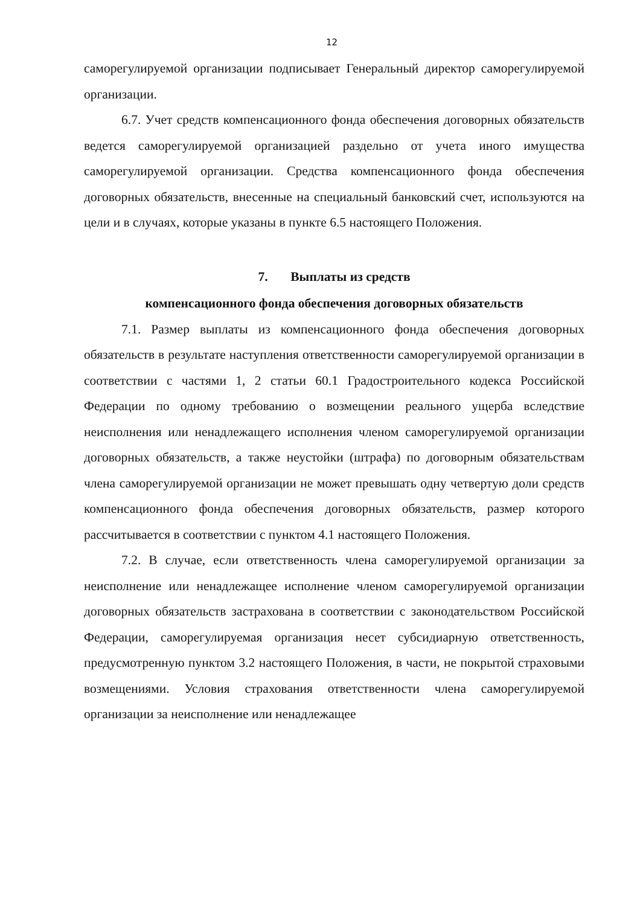12
саморегулируемой организации подписывает Генеральный директор саморегулируемой организации.
6.7. Учет средств компенсационного фонда обеспечения договорных обязательств ведется саморегулируемой организацией раздельно от учета иного имущества саморегулируемой организации. Средства компенсационного фонда обеспечения договорных обязательств, внесенные на специальный банковский счет, используются на цели и в случаях, которые указаны в пункте 6.5 настоящего Положения.
7. Выплаты из средств
компенсационного фонда обеспечения договорных обязательств
7.1. Размер выплаты из компенсационного фонда обеспечения договорных обязательств в результате наступления ответственности саморегулируемой организации в соответствии с частями 1, 2 статьи 60.1 Градостроительного кодекса Российской Федерации по одному требованию о возмещении реального ущерба вследствие неисполнения или ненадлежащего исполнения членом саморегулируемой организации договорных обязательств, а также неустойки (штрафа) по договорным обязательствам члена саморегулируемой организации не может превышать одну четвертую доли средств компенсационного фонда обеспечения договорных обязательств, размер которого рассчитывается в соответствии с пунктом 4.1 настоящего Положения.
7.2. В случае, если ответственность члена саморегулируемой организации за неисполнение или ненадлежащее исполнение членом саморегулируемой организации договорных обязательств застрахована в соответствии с законодательством Российской Федерации, саморегулируемая организация несет субсидиарную ответственность, предусмотренную пунктом 3.2 настоящего Положения, в части, не покрытой страховыми возмещениями. Условия страхования ответственности члена саморегулируемой организации за неисполнение или ненадлежащее